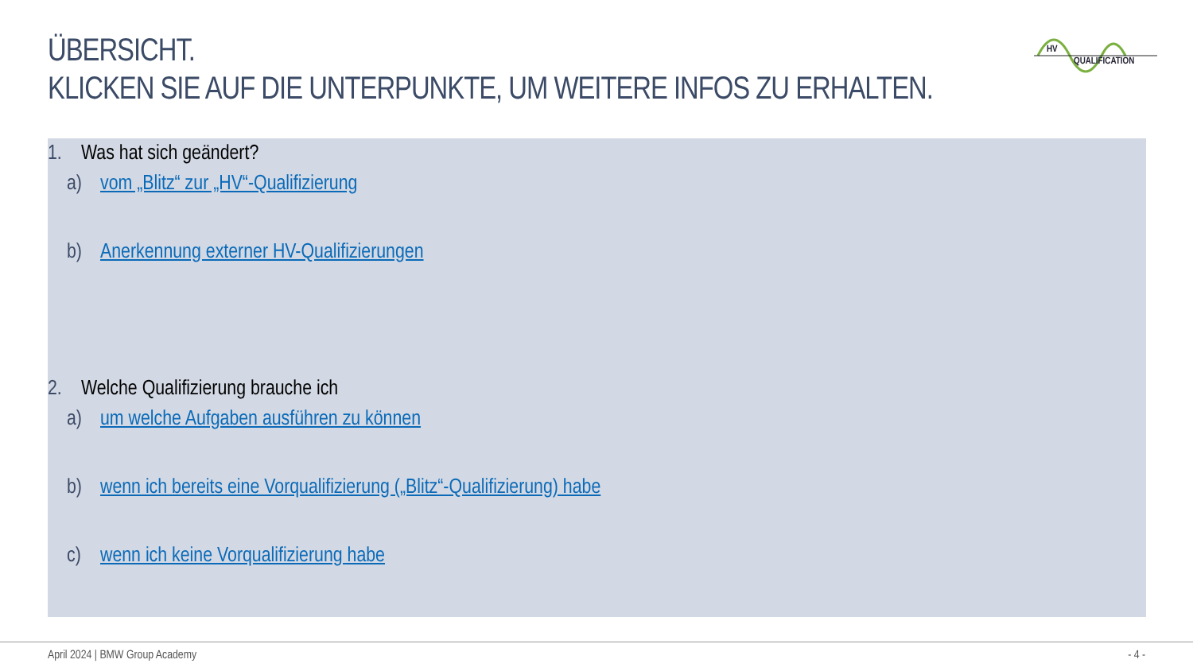ÜBERSICHT.
KLICKEN SIE AUF DIE UNTERPUNKTE, UM WEITERE INFOS ZU ERHALTEN.
HV
QUALIFICATION
1. Was hat sich geändert?
a) vom „Blitz“ zur „HV“-Qualifizierung
b) Anerkennung externer HV-Qualifizierungen
2. Welche Qualifizierung brauche ich
a) um welche Aufgaben ausführen zu können
b) wenn ich bereits eine Vorqualifizierung („Blitz“-Qualifizierung) habe
c) wenn ich keine Vorqualifizierung habe
April 2024 | BMW Group Academy - 4 -